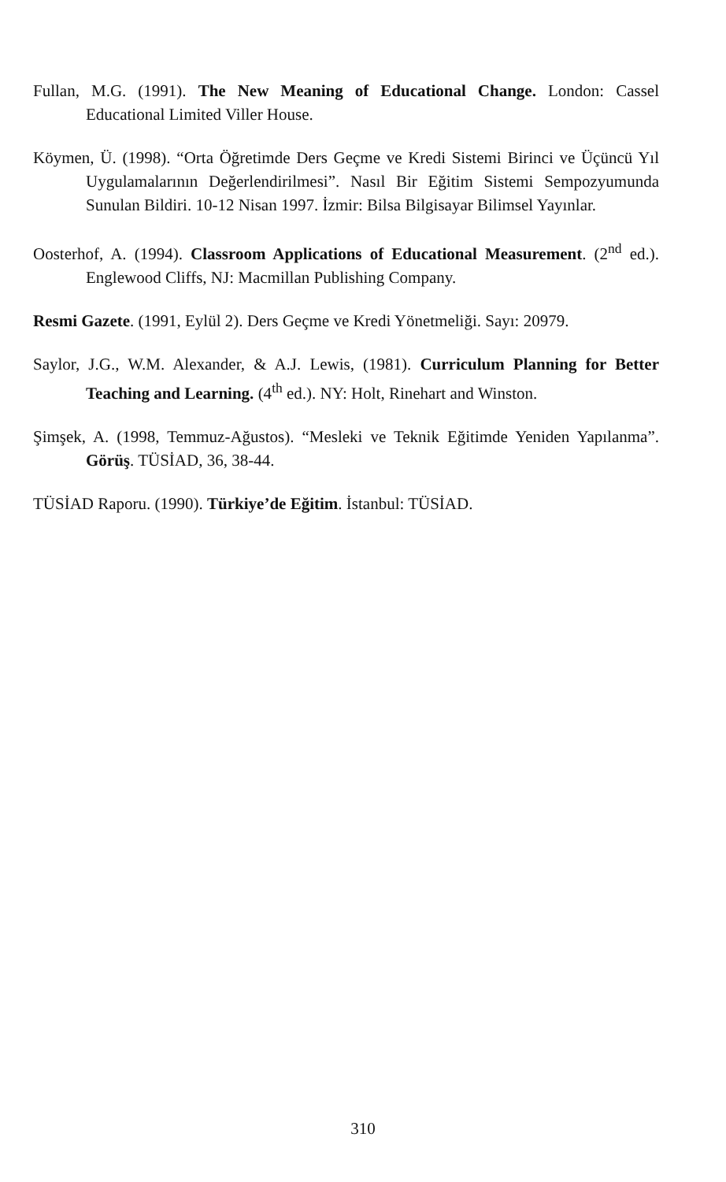Fullan, M.G. (1991). The New Meaning of Educational Change. London: Cassel Educational Limited Viller House.
Köymen, Ü. (1998). “Orta Öğretimde Ders Geçme ve Kredi Sistemi Birinci ve Üçüncü Yıl Uygulamalarının Değerlendirilmesi”. Nasıl Bir Eğitim Sistemi Sempozyumunda Sunulan Bildiri. 10-12 Nisan 1997. İzmir: Bilsa Bilgisayar Bilimsel Yayınlar.
Oosterhof, A. (1994). Classroom Applications of Educational Measurement. (2<sup>nd</sup> ed.). Englewood Cliffs, NJ: Macmillan Publishing Company.
Resmi Gazete. (1991, Eylül 2). Ders Geçme ve Kredi Yönetmeliği. Sayı: 20979.
Saylor, J.G., W.M. Alexander, & A.J. Lewis, (1981). Curriculum Planning for Better Teaching and Learning. (4<sup>th</sup> ed.). NY: Holt, Rinehart and Winston.
Şimşek, A. (1998, Temmuz-Ağustos). “Mesleki ve Teknik Eğitimde Yeniden Yapılanma”. Görüş. TÜSİAD, 36, 38-44.
TÜSİAD Raporu. (1990). Türkiye’de Eğitim. İstanbul: TÜSİAD.
310